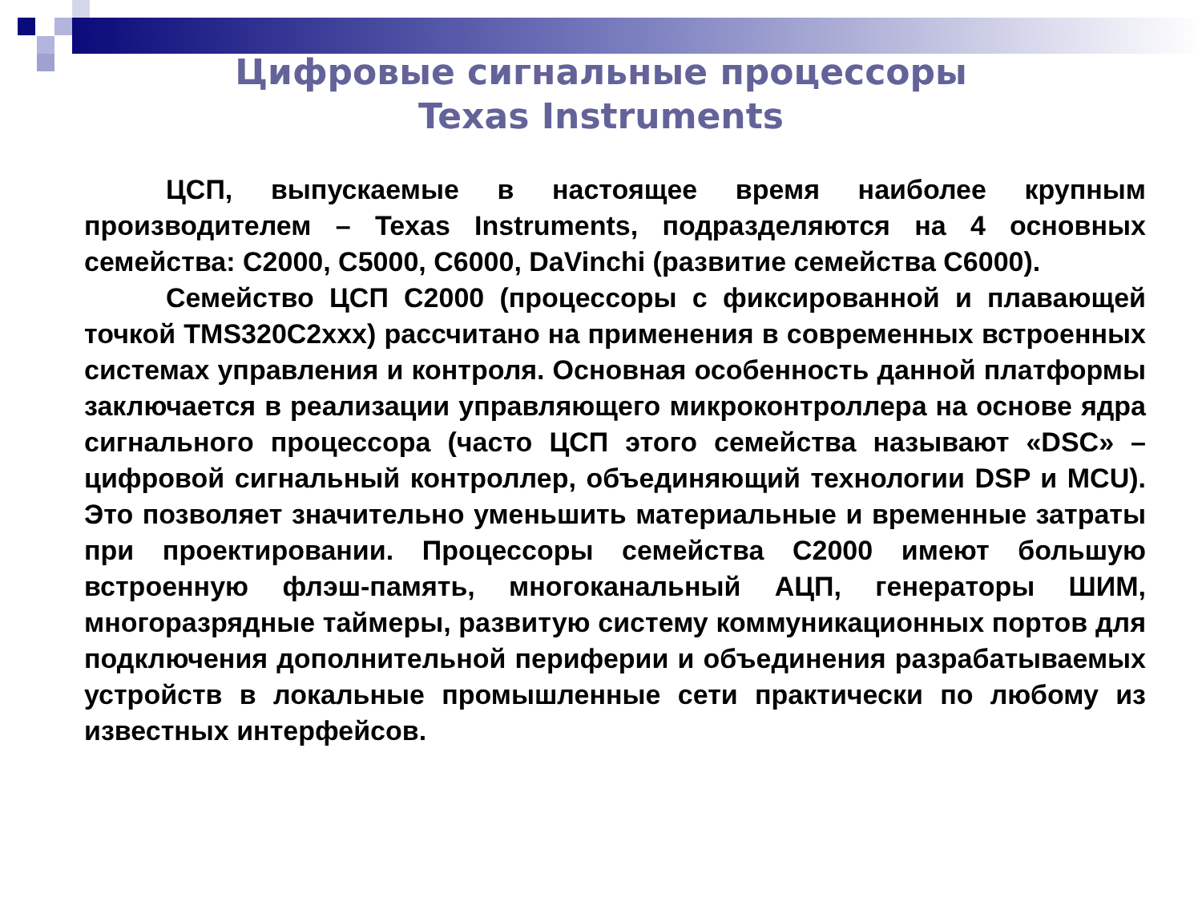Цифровые сигнальные процессоры
Texas Instruments
ЦСП, выпускаемые в настоящее время наиболее крупным производителем – Texas Instruments, подразделяются на 4 основных семейства: C2000, C5000, C6000, DaVinchi (развитие семейства C6000).
Семейство ЦСП C2000 (процессоры с фиксированной и плавающей точкой TMS320C2xxx) рассчитано на применения в современных встроенных системах управления и контроля. Основная особенность данной платформы заключается в реализации управляющего микроконтроллера на основе ядра сигнального процессора (часто ЦСП этого семейства называют «DSC» – цифровой сигнальный контроллер, объединяющий технологии DSP и MCU). Это позволяет значительно уменьшить материальные и временные затраты при проектировании. Процессоры семейства C2000 имеют большую встроенную флэш-память, многоканальный АЦП, генераторы ШИМ, многоразрядные таймеры, развитую систему коммуникационных портов для подключения дополнительной периферии и объединения разрабатываемых устройств в локальные промышленные сети практически по любому из известных интерфейсов.